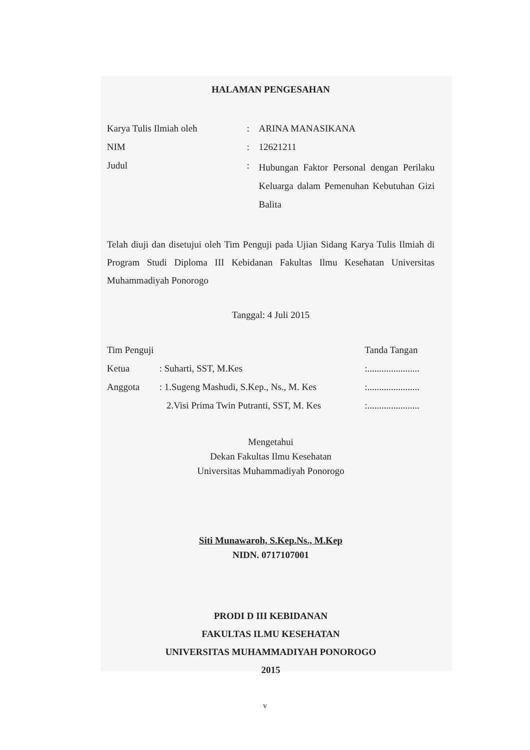HALAMAN PENGESAHAN
| Karya Tulis Ilmiah oleh | : | ARINA MANASIKANA |
| NIM | : | 12621211 |
| Judul | : | Hubungan Faktor Personal dengan Perilaku Keluarga dalam Pemenuhan Kebutuhan Gizi Balita |
Telah diuji dan disetujui oleh Tim Penguji pada Ujian Sidang Karya Tulis Ilmiah di Program Studi Diploma III Kebidanan Fakultas Ilmu Kesehatan Universitas Muhammadiyah Ponorogo
Tanggal: 4 Juli 2015
| Tim Penguji | | Tanda Tangan |
| Ketua | : Suharti, SST, M.Kes | :...................... |
| Anggota | : 1.Sugeng Mashudi, S.Kep., Ns., M. Kes | :...................... |
| | 2.Visi Prima Twin Putranti, SST, M. Kes | :...................... |
Mengetahui
Dekan Fakultas Ilmu Kesehatan
Universitas Muhammadiyah Ponorogo
Siti Munawaroh, S.Kep.Ns., M.Kep
NIDN. 0717107001
PRODI D III KEBIDANAN
FAKULTAS ILMU KESEHATAN
UNIVERSITAS MUHAMMADIYAH PONOROGO
2015
v